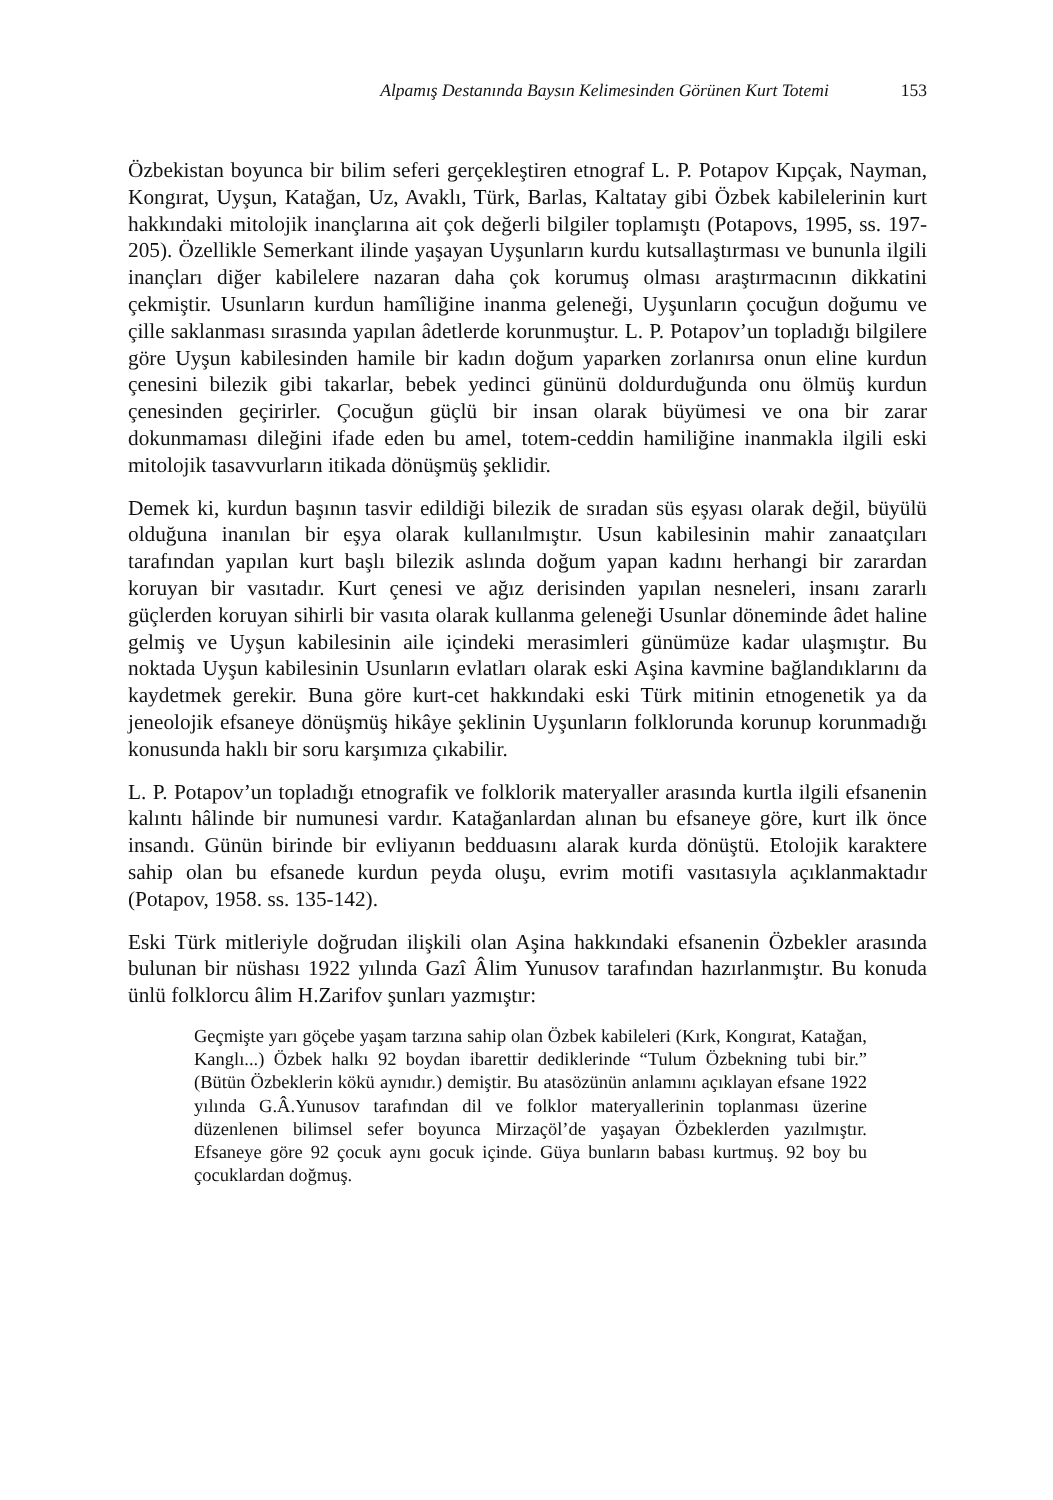Alpamış Destanında Baysın Kelimesinden Görünen Kurt Totemi 153
Özbekistan boyunca bir bilim seferi gerçekleştiren etnograf L. P. Potapov Kıpçak, Nayman, Kongırat, Uyşun, Katağan, Uz, Avaklı, Türk, Barlas, Kaltatay gibi Özbek kabilelerinin kurt hakkındaki mitolojik inançlarına ait çok değerli bilgiler toplamıştı (Potapovs, 1995, ss. 197-205). Özellikle Semerkant ilinde yaşayan Uyşunların kurdu kutsallaştırması ve bununla ilgili inançları diğer kabilelere nazaran daha çok korumuş olması araştırmacının dikkatini çekmiştir. Usunların kurdun hamîliğine inanma geleneği, Uyşunların çocuğun doğumu ve çille saklanması sırasında yapılan âdetlerde korunmuştur. L. P. Potapov’un topladığı bilgilere göre Uyşun kabilesinden hamile bir kadın doğum yaparken zorlanırsa onun eline kurdun çenesini bilezik gibi takarlar, bebek yedinci gününü doldurduğunda onu ölmüş kurdun çenesinden geçirirler. Çocuğun güçlü bir insan olarak büyümesi ve ona bir zarar dokunmaması dileğini ifade eden bu amel, totem-ceddin hamiliğine inanmakla ilgili eski mitolojik tasavvurların itikada dönüşmüş şeklidir.
Demek ki, kurdun başının tasvir edildiği bilezik de sıradan süs eşyası olarak değil, büyülü olduğuna inanılan bir eşya olarak kullanılmıştır. Usun kabilesinin mahir zanaatçıları tarafından yapılan kurt başlı bilezik aslında doğum yapan kadını herhangi bir zarardan koruyan bir vasıtadır. Kurt çenesi ve ağız derisinden yapılan nesneleri, insanı zararlı güçlerden koruyan sihirli bir vasıta olarak kullanma geleneği Usunlar döneminde âdet haline gelmiş ve Uyşun kabilesinin aile içindeki merasimleri günümüze kadar ulaşmıştır. Bu noktada Uyşun kabilesinin Usunların evlatları olarak eski Aşina kavmine bağlandıklarını da kaydetmek gerekir. Buna göre kurt-cet hakkındaki eski Türk mitinin etnogenetik ya da jeneolojik efsaneye dönüşmüş hikâye şeklinin Uyşunların folklorunda korunup korunmadığı konusunda haklı bir soru karşımıza çıkabilir.
L. P. Potapov’un topladığı etnografik ve folklorik materyaller arasında kurtla ilgili efsanenin kalıntı hâlinde bir numunesi vardır. Katağanlardan alınan bu efsaneye göre, kurt ilk önce insandı. Günün birinde bir evliyanın bedduasını alarak kurda dönüştü. Etolojik karaktere sahip olan bu efsanede kurdun peyda oluşu, evrim motifi vasıtasıyla açıklanmaktadır (Potapov, 1958. ss. 135-142).
Eski Türk mitleriyle doğrudan ilişkili olan Aşina hakkındaki efsanenin Özbekler arasında bulunan bir nüshası 1922 yılında Gazî Âlim Yunusov tarafından hazırlanmıştır. Bu konuda ünlü folklorcu âlim H.Zarifov şunları yazmıştır:
Geçmişte yarı göçebe yaşam tarzına sahip olan Özbek kabileleri (Kırk, Kongırat, Katağan, Kanglı...) Özbek halkı 92 boydan ibarettir dediklerinde “Tulum Özbekning tubi bir.” (Bütün Özbeklerin kökü aynıdır.) demiştir. Bu atasözünün anlamını açıklayan efsane 1922 yılında G.Â.Yunusov tarafından dil ve folklor materyallerinin toplanması üzerine düzenlenen bilimsel sefer boyunca Mirzaçöl’de yaşayan Özbeklerden yazılmıştır. Efsaneye göre 92 çocuk aynı gocuk içinde. Güya bunların babası kurtmuş. 92 boy bu çocuklardan doğmuş.